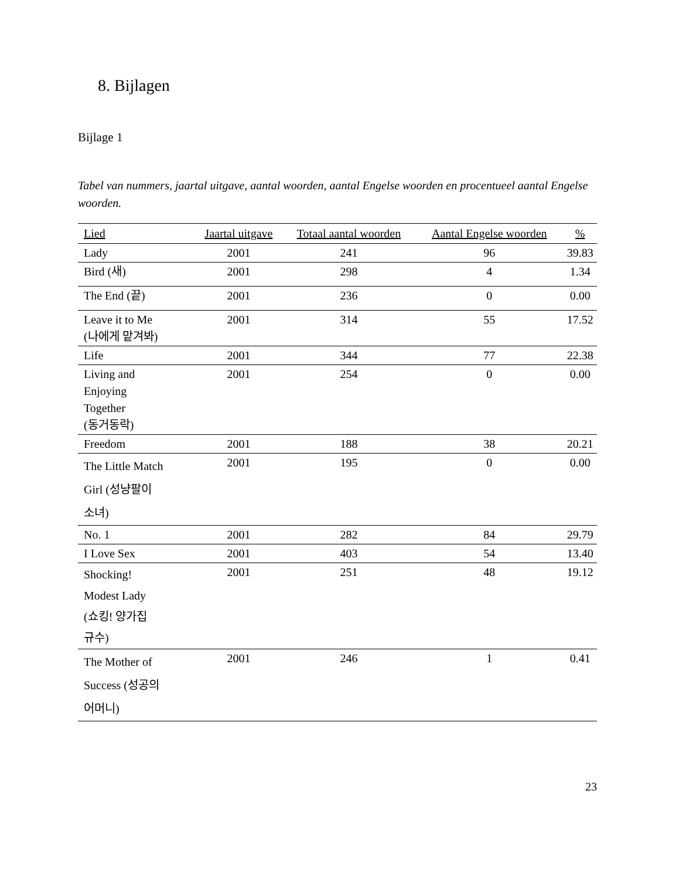8. Bijlagen
Bijlage 1
Tabel van nummers, jaartal uitgave, aantal woorden, aantal Engelse woorden en procentueel aantal Engelse woorden.
| Lied | Jaartal uitgave | Totaal aantal woorden | Aantal Engelse woorden | % |
| --- | --- | --- | --- | --- |
| Lady | 2001 | 241 | 96 | 39.83 |
| Bird (새) | 2001 | 298 | 4 | 1.34 |
| The End (끝) | 2001 | 236 | 0 | 0.00 |
| Leave it to Me (나에게 맡겨봐) | 2001 | 314 | 55 | 17.52 |
| Life | 2001 | 344 | 77 | 22.38 |
| Living and Enjoying Together (동거동락) | 2001 | 254 | 0 | 0.00 |
| Freedom | 2001 | 188 | 38 | 20.21 |
| The Little Match Girl (성냥팔이 소녀) | 2001 | 195 | 0 | 0.00 |
| No. 1 | 2001 | 282 | 84 | 29.79 |
| I Love Sex | 2001 | 403 | 54 | 13.40 |
| Shocking! Modest Lady (쇼킹! 양가집 규수) | 2001 | 251 | 48 | 19.12 |
| The Mother of Success (성공의 어머니) | 2001 | 246 | 1 | 0.41 |
23